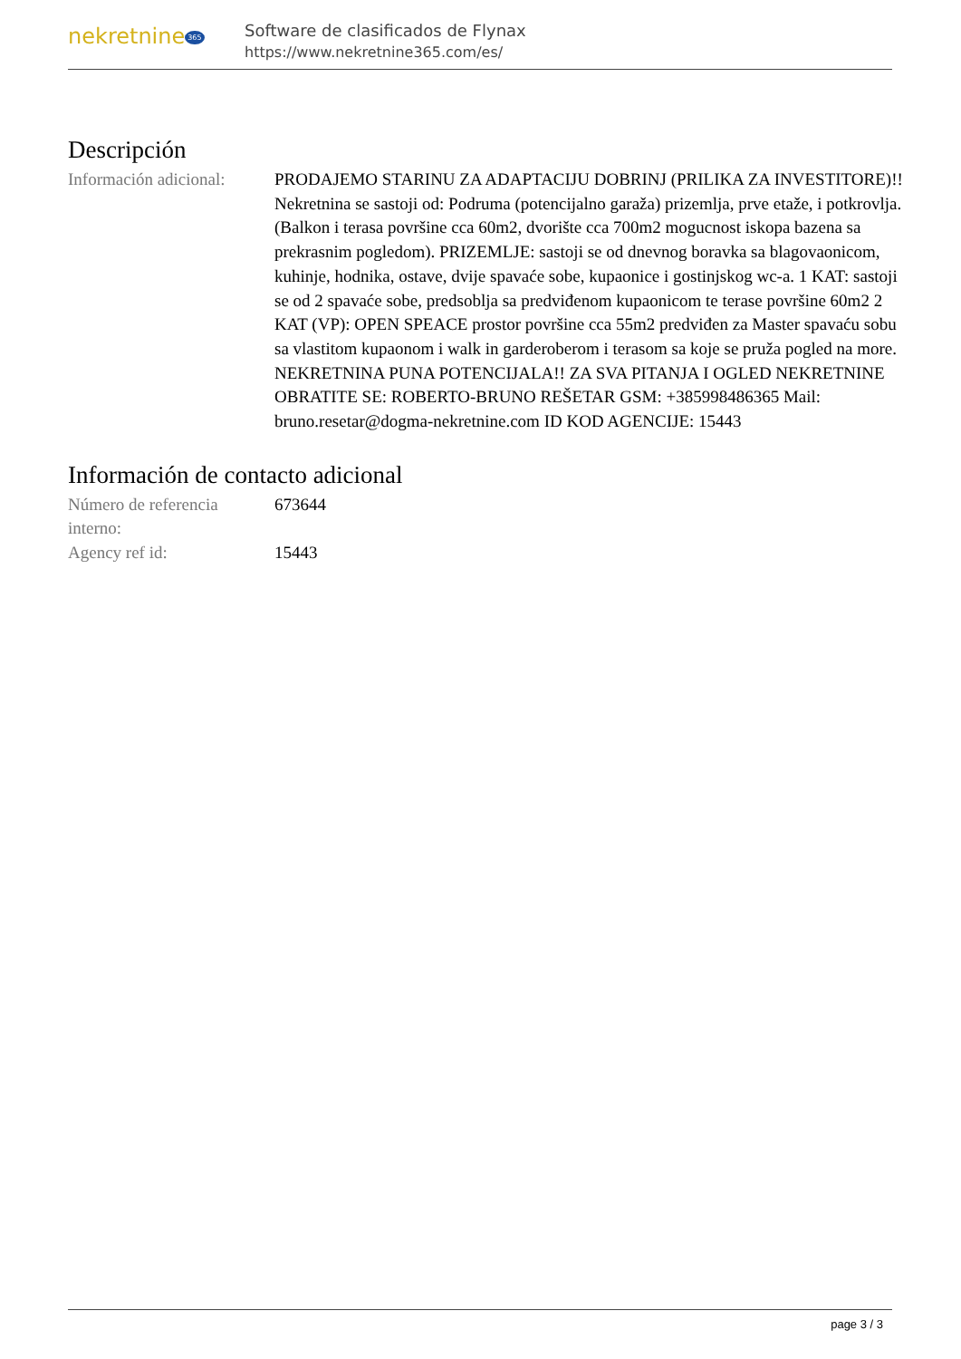nekretnine 365
Software de clasificados de Flynax
https://www.nekretnine365.com/es/
Descripción
| Información adicional: | PRODAJEMO STARINU ZA ADAPTACIJU DOBRINJ (PRILIKA ZA INVESTITORE)!! Nekretnina se sastoji od: Podruma (potencijalno garaža) prizemlja, prve etaže, i potkrovlja. (Balkon i terasa površine cca 60m2, dvorište cca 700m2 mogucnost iskopa bazena sa prekrasnim pogledom). PRIZEMLJE: sastoji se od dnevnog boravka sa blagovaonicom, kuhinje, hodnika, ostave, dvije spavaće sobe, kupaonice i gostinjskog wc-a. 1 KAT: sastoji se od 2 spavaće sobe, predsoblja sa predviđenom kupaonicom te terase površine 60m2 2 KAT (VP): OPEN SPEACE prostor površine cca 55m2 predviđen za Master spavaću sobu sa vlastitom kupaonom i walk in garderoberom i terasom sa koje se pruža pogled na more. NEKRETNINA PUNA POTENCIJALA!! ZA SVA PITANJA I OGLED NEKRETNINE OBRATITE SE: ROBERTO-BRUNO REŠETAR GSM: +385998486365 Mail: bruno.resetar@dogma-nekretnine.com ID KOD AGENCIJE: 15443 |
Información de contacto adicional
| Número de referencia interno: | 673644 |
| Agency ref id: | 15443 |
page 3 / 3